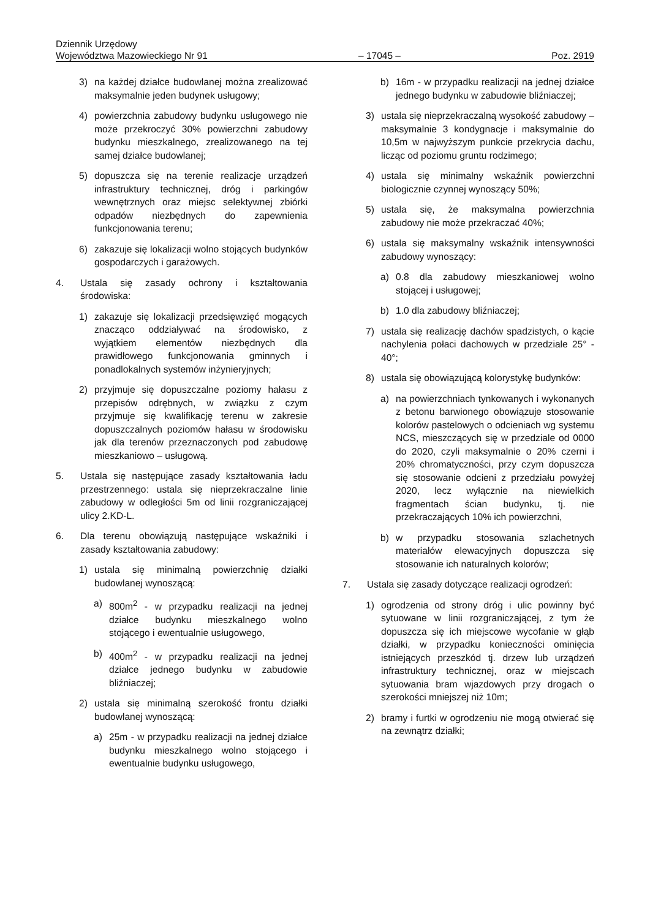Dziennik Urzędowy
Województwa Mazowieckiego Nr 91 – 17045 – Poz. 2919
3) na każdej działce budowlanej można zrealizować maksymalnie jeden budynek usługowy;
4) powierzchnia zabudowy budynku usługowego nie może przekroczyć 30% powierzchni zabudowy budynku mieszkalnego, zrealizowanego na tej samej działce budowlanej;
5) dopuszcza się na terenie realizacje urządzeń infrastruktury technicznej, dróg i parkingów wewnętrznych oraz miejsc selektywnej zbiórki odpadów niezbędnych do zapewnienia funkcjonowania terenu;
6) zakazuje się lokalizacji wolno stojących budynków gospodarczych i garażowych.
4. Ustala się zasady ochrony i kształtowania środowiska:
1) zakazuje się lokalizacji przedsięwzięć mogących znacząco oddziaływać na środowisko, z wyjątkiem elementów niezbędnych dla prawidłowego funkcjonowania gminnych i ponadlokalnych systemów inżynieryjnych;
2) przyjmuje się dopuszczalne poziomy hałasu z przepisów odrębnych, w związku z czym przyjmuje się kwalifikację terenu w zakresie dopuszczalnych poziomów hałasu w środowisku jak dla terenów przeznaczonych pod zabudowę mieszkaniowo – usługową.
5. Ustala się następujące zasady kształtowania ładu przestrzennego: ustala się nieprzekraczalne linie zabudowy w odległości 5m od linii rozgraniczającej ulicy 2.KD-L.
6. Dla terenu obowiązują następujące wskaźniki i zasady kształtowania zabudowy:
1) ustala się minimalną powierzchnię działki budowlanej wynoszącą:
a) 800m<sup>2</sup> - w przypadku realizacji na jednej działce budynku mieszkalnego wolno stojącego i ewentualnie usługowego,
b) 400m<sup>2</sup> - w przypadku realizacji na jednej działce jednego budynku w zabudowie bliźniaczej;
2) ustala się minimalną szerokość frontu działki budowlanej wynoszącą:
a) 25m - w przypadku realizacji na jednej działce budynku mieszkalnego wolno stojącego i ewentualnie budynku usługowego,
b) 16m - w przypadku realizacji na jednej działce jednego budynku w zabudowie bliźniaczej;
3) ustala się nieprzekraczalną wysokość zabudowy – maksymalnie 3 kondygnacje i maksymalnie do 10,5m w najwyższym punkcie przekrycia dachu, licząc od poziomu gruntu rodzimego;
4) ustala się minimalny wskaźnik powierzchni biologicznie czynnej wynoszący 50%;
5) ustala się, że maksymalna powierzchnia zabudowy nie może przekraczać 40%;
6) ustala się maksymalny wskaźnik intensywności zabudowy wynoszący:
a) 0.8 dla zabudowy mieszkaniowej wolno stojącej i usługowej;
b) 1.0 dla zabudowy bliźniaczej;
7) ustala się realizację dachów spadzistych, o kącie nachylenia połaci dachowych w przedziale 25° - 40°;
8) ustala się obowiązującą kolorystykę budynków:
a) na powierzchniach tynkowanych i wykonanych z betonu barwionego obowiązuje stosowanie kolorów pastelowych o odcieniach wg systemu NCS, mieszczących się w przedziale od 0000 do 2020, czyli maksymalnie o 20% czerni i 20% chromatyczności, przy czym dopuszcza się stosowanie odcieni z przedziału powyżej 2020, lecz wyłącznie na niewielkich fragmentach ścian budynku, tj. nie przekraczających 10% ich powierzchni,
b) w przypadku stosowania szlachetnych materiałów elewacyjnych dopuszcza się stosowanie ich naturalnych kolorów;
7. Ustala się zasady dotyczące realizacji ogrodzeń:
1) ogrodzenia od strony dróg i ulic powinny być sytuowane w linii rozgraniczającej, z tym że dopuszcza się ich miejscowe wycofanie w głąb działki, w przypadku konieczności ominięcia istniejących przeszkód tj. drzew lub urządzeń infrastruktury technicznej, oraz w miejscach sytuowania bram wjazdowych przy drogach o szerokości mniejszej niż 10m;
2) bramy i furtki w ogrodzeniu nie mogą otwierać się na zewnątrz działki;